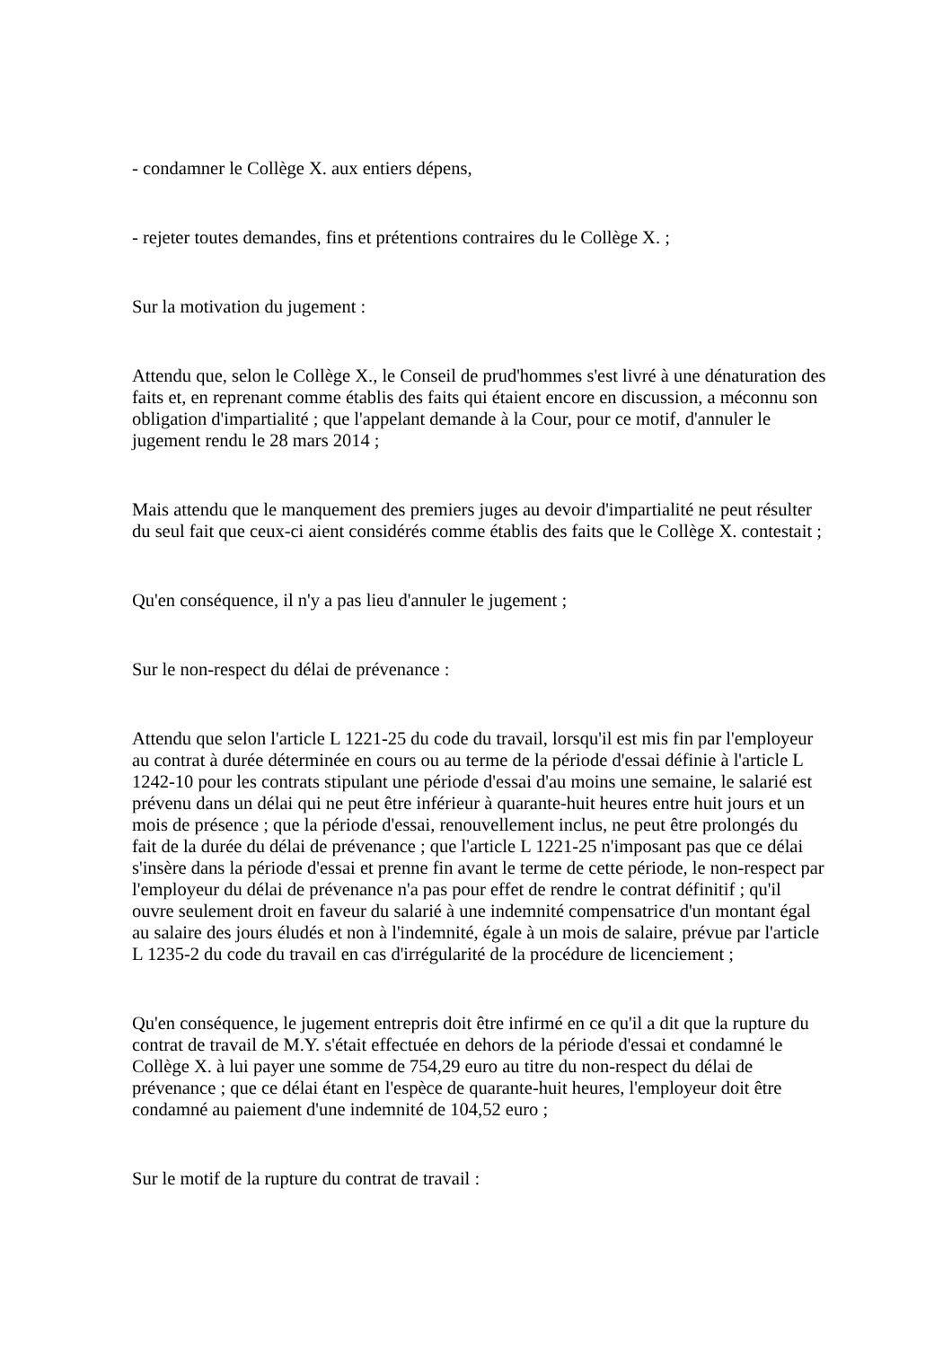- condamner le Collège X. aux entiers dépens,
- rejeter toutes demandes, fins et prétentions contraires du le Collège X. ;
Sur la motivation du jugement :
Attendu que, selon le Collège X., le Conseil de prud'hommes s'est livré à une dénaturation des faits et, en reprenant comme établis des faits qui étaient encore en discussion, a méconnu son obligation d'impartialité ; que l'appelant demande à la Cour, pour ce motif, d'annuler le jugement rendu le 28 mars 2014 ;
Mais attendu que le manquement des premiers juges au devoir d'impartialité ne peut résulter du seul fait que ceux-ci aient considérés comme établis des faits que le Collège X. contestait ;
Qu'en conséquence, il n'y a pas lieu d'annuler le jugement ;
Sur le non-respect du délai de prévenance :
Attendu que selon l'article L 1221-25 du code du travail, lorsqu'il est mis fin par l'employeur au contrat à durée déterminée en cours ou au terme de la période d'essai définie à l'article L 1242-10 pour les contrats stipulant une période d'essai d'au moins une semaine, le salarié est prévenu dans un délai qui ne peut être inférieur à quarante-huit heures entre huit jours et un mois de présence ; que la période d'essai, renouvellement inclus, ne peut être prolongés du fait de la durée du délai de prévenance ; que l'article L 1221-25 n'imposant pas que ce délai s'insère dans la période d'essai et prenne fin avant le terme de cette période, le non-respect par l'employeur du délai de prévenance n'a pas pour effet de rendre le contrat définitif ; qu'il ouvre seulement droit en faveur du salarié à une indemnité compensatrice d'un montant égal au salaire des jours éludés et non à l'indemnité, égale à un mois de salaire, prévue par l'article L 1235-2 du code du travail en cas d'irrégularité de la procédure de licenciement ;
Qu'en conséquence, le jugement entrepris doit être infirmé en ce qu'il a dit que la rupture du contrat de travail de M.Y. s'était effectuée en dehors de la période d'essai et condamné le Collège X. à lui payer une somme de 754,29 euro au titre du non-respect du délai de prévenance ; que ce délai étant en l'espèce de quarante-huit heures, l'employeur doit être condamné au paiement d'une indemnité de 104,52 euro ;
Sur le motif de la rupture du contrat de travail :